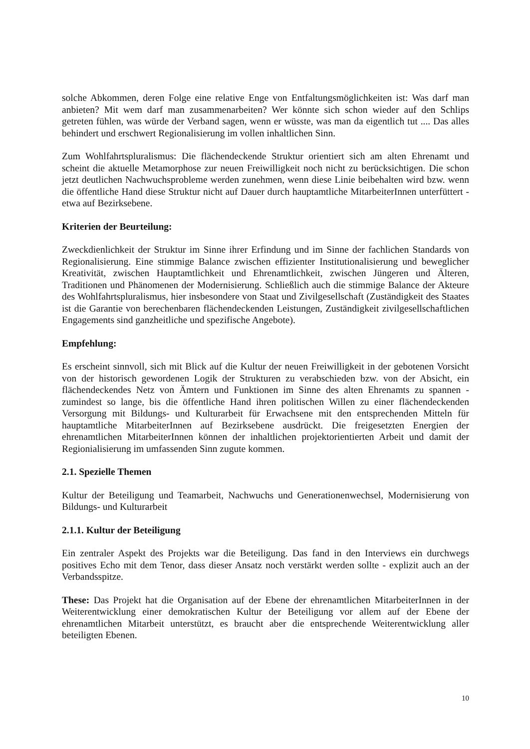solche Abkommen, deren Folge eine relative Enge von Entfaltungsmöglichkeiten ist: Was darf man anbieten? Mit wem darf man zusammenarbeiten? Wer könnte sich schon wieder auf den Schlips getreten fühlen, was würde der Verband sagen, wenn er wüsste, was man da eigentlich tut .... Das alles behindert und erschwert Regionalisierung im vollen inhaltlichen Sinn.
Zum Wohlfahrtspluralismus: Die flächendeckende Struktur orientiert sich am alten Ehrenamt und scheint die aktuelle Metamorphose zur neuen Freiwilligkeit noch nicht zu berücksichtigen. Die schon jetzt deutlichen Nachwuchsprobleme werden zunehmen, wenn diese Linie beibehalten wird bzw. wenn die öffentliche Hand diese Struktur nicht auf Dauer durch hauptamtliche MitarbeiterInnen unterfüttert - etwa auf Bezirksebene.
Kriterien der Beurteilung:
Zweckdienlichkeit der Struktur im Sinne ihrer Erfindung und im Sinne der fachlichen Standards von Regionalisierung. Eine stimmige Balance zwischen effizienter Institutionalisierung und beweglicher Kreativität, zwischen Hauptamtlichkeit und Ehrenamtlichkeit, zwischen Jüngeren und Älteren, Traditionen und Phänomenen der Modernisierung. Schließlich auch die stimmige Balance der Akteure des Wohlfahrtspluralismus, hier insbesondere von Staat und Zivilgesellschaft (Zuständigkeit des Staates ist die Garantie von berechenbaren flächendeckenden Leistungen, Zuständigkeit zivilgesellschaftlichen Engagements sind ganzheitliche und spezifische Angebote).
Empfehlung:
Es erscheint sinnvoll, sich mit Blick auf die Kultur der neuen Freiwilligkeit in der gebotenen Vorsicht von der historisch gewordenen Logik der Strukturen zu verabschieden bzw. von der Absicht, ein flächendeckendes Netz von Ämtern und Funktionen im Sinne des alten Ehrenamts zu spannen - zumindest so lange, bis die öffentliche Hand ihren politischen Willen zu einer flächendeckenden Versorgung mit Bildungs- und Kulturarbeit für Erwachsene mit den entsprechenden Mitteln für hauptamtliche MitarbeiterInnen auf Bezirksebene ausdrückt. Die freigesetzten Energien der ehrenamtlichen MitarbeiterInnen können der inhaltlichen projektorientierten Arbeit und damit der Regionialisierung im umfassenden Sinn zugute kommen.
2.1. Spezielle Themen
Kultur der Beteiligung und Teamarbeit, Nachwuchs und Generationenwechsel, Modernisierung von Bildungs- und Kulturarbeit
2.1.1. Kultur der Beteiligung
Ein zentraler Aspekt des Projekts war die Beteiligung. Das fand in den Interviews ein durchwegs positives Echo mit dem Tenor, dass dieser Ansatz noch verstärkt werden sollte - explizit auch an der Verbandsspitze.
These: Das Projekt hat die Organisation auf der Ebene der ehrenamtlichen MitarbeiterInnen in der Weiterentwicklung einer demokratischen Kultur der Beteiligung vor allem auf der Ebene der ehrenamtlichen Mitarbeit unterstützt, es braucht aber die entsprechende Weiterentwicklung aller beteiligten Ebenen.
10